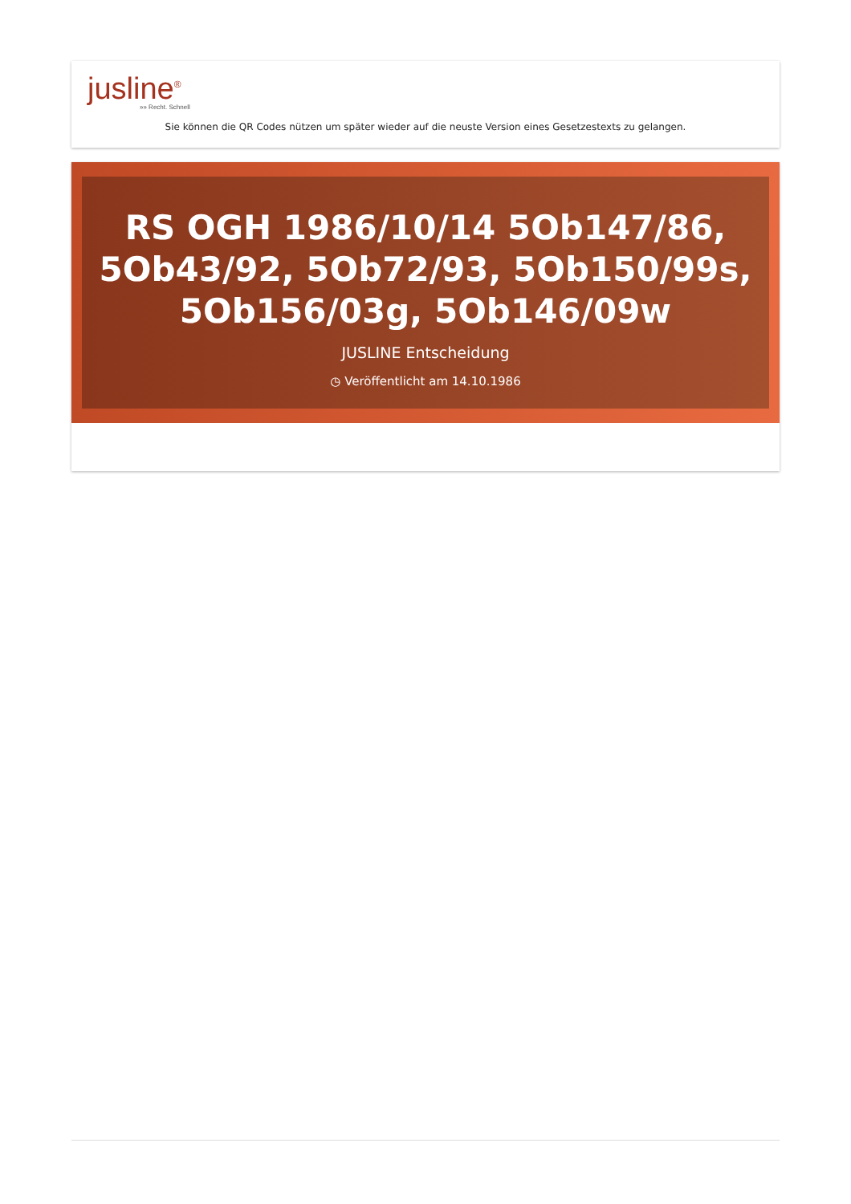jusline<sup>®</sup>
»» Recht. Schnell
Sie können die QR Codes nützen um später wieder auf die neuste Version eines Gesetzestexts zu gelangen.
RS OGH 1986/10/14 5Ob147/86, 5Ob43/92, 5Ob72/93, 5Ob150/99s, 5Ob156/03g, 5Ob146/09w
JUSLINE Entscheidung
◷ Veröffentlicht am 14.10.1986